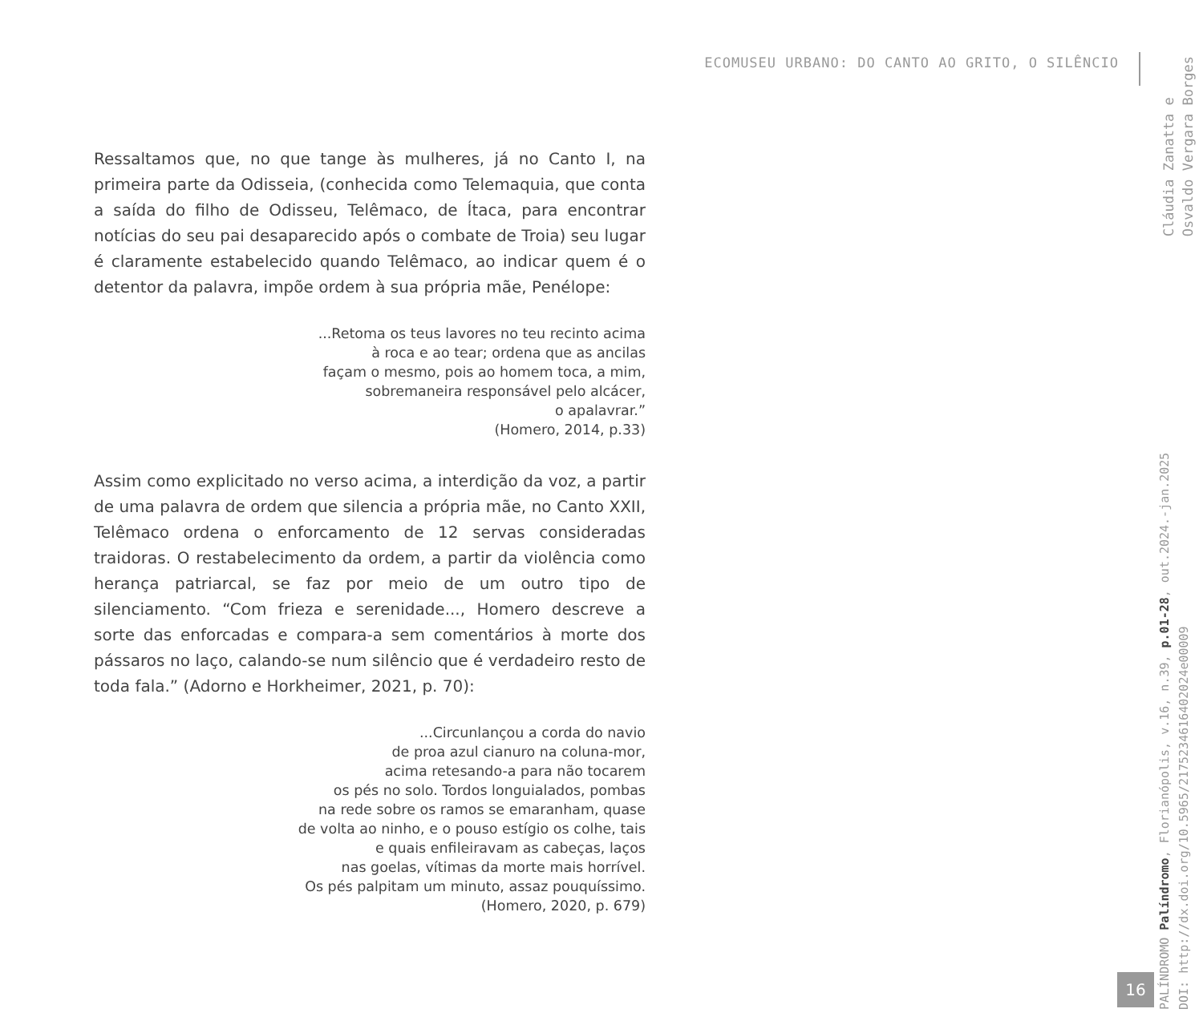ECOMUSEU URBANO: DO CANTO AO GRITO, O SILÊNCIO
Ressaltamos que, no que tange às mulheres, já no Canto I, na primeira parte da Odisseia, (conhecida como Telemaquia, que conta a saída do filho de Odisseu, Telêmaco, de Ítaca, para encontrar notícias do seu pai desaparecido após o combate de Troia) seu lugar é claramente estabelecido quando Telêmaco, ao indicar quem é o detentor da palavra, impõe ordem à sua própria mãe, Penélope:
...Retoma os teus lavores no teu recinto acima
à roca e ao tear; ordena que as ancilas
façam o mesmo, pois ao homem toca, a mim,
sobremaneira responsável pelo alcácer,
o apalavrar.”
(Homero, 2014, p.33)
Assim como explicitado no verso acima, a interdição da voz, a partir de uma palavra de ordem que silencia a própria mãe, no Canto XXII, Telêmaco ordena o enforcamento de 12 servas consideradas traidoras. O restabelecimento da ordem, a partir da violência como herança patriarcal, se faz por meio de um outro tipo de silenciamento. “Com frieza e serenidade..., Homero descreve a sorte das enforcadas e compara-a sem comentários à morte dos pássaros no laço, calando-se num silêncio que é verdadeiro resto de toda fala.” (Adorno e Horkheimer, 2021, p. 70):
...Circunlançou a corda do navio
de proa azul cianuro na coluna-mor,
acima retesando-a para não tocarem
os pés no solo. Tordos longuialados, pombas
na rede sobre os ramos se emaranham, quase
de volta ao ninho, e o pouso estígio os colhe, tais
e quais enfileiravam as cabeças, laços
nas goelas, vítimas da morte mais horrível.
Os pés palpitam um minuto, assaz pouquíssimo.
(Homero, 2020, p. 679)
PALÍNDROMO Palíndromo, Florianópolis, v.16, n.39, p.01-28, out.2024.-jan.2025
DOI: http://dx.doi.org/10.5965/2175234616402024e00009
Cláudia Zanatta e
Osvaldo Vergara Borges
16